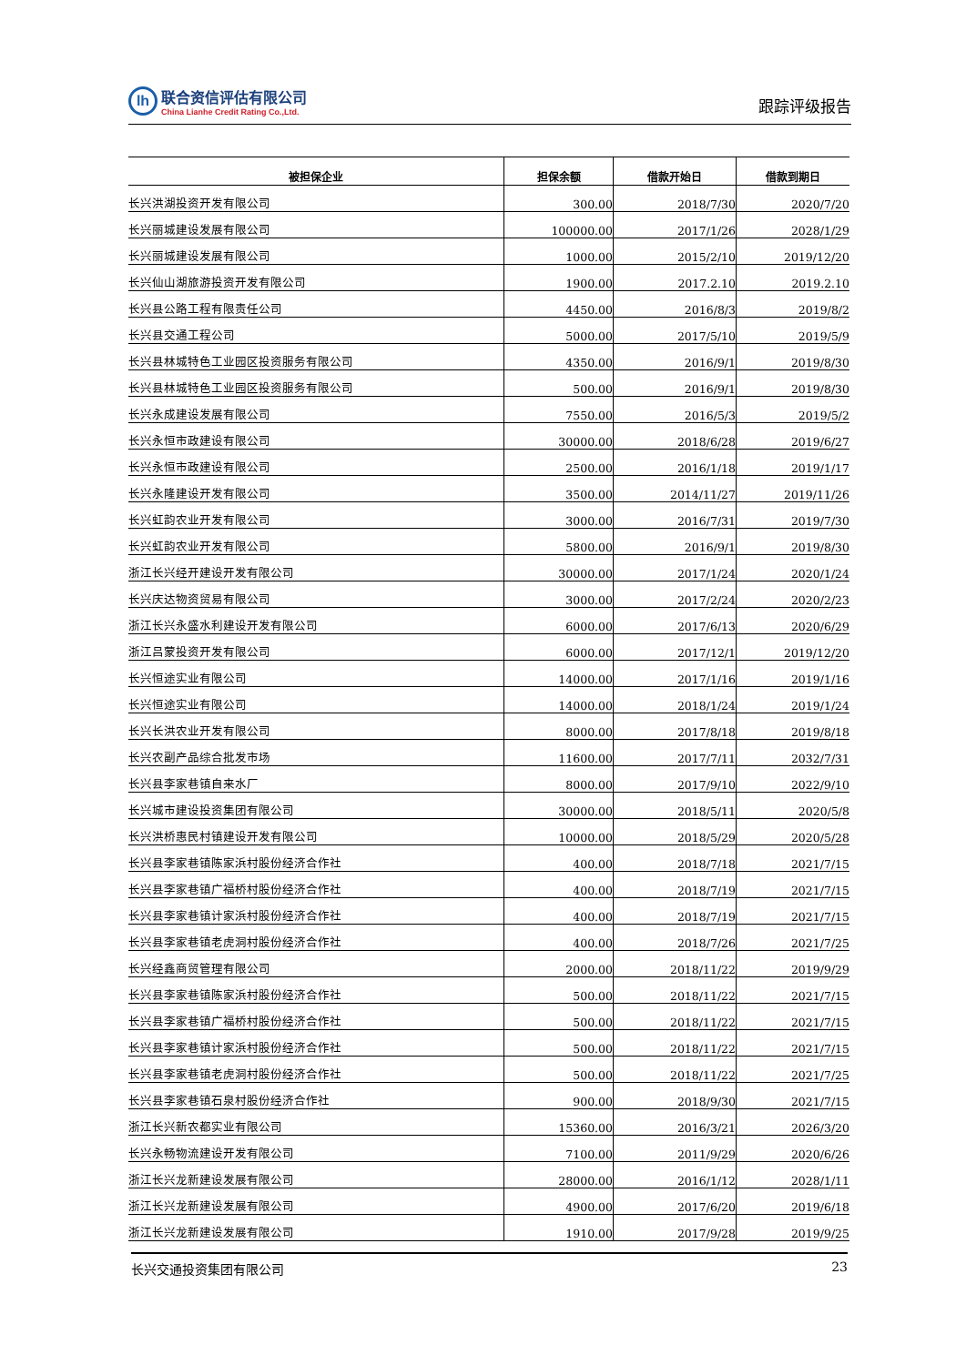lh
联合资信评估有限公司
China Lianhe Credit Rating Co.,Ltd.
跟踪评级报告
| 被担保企业 | 担保余额 | 借款开始日 | 借款到期日 |
| --- | --- | --- | --- |
| 长兴洪湖投资开发有限公司 | 300.00 | 2018/7/30 | 2020/7/20 |
| 长兴丽城建设发展有限公司 | 100000.00 | 2017/1/26 | 2028/1/29 |
| 长兴丽城建设发展有限公司 | 1000.00 | 2015/2/10 | 2019/12/20 |
| 长兴仙山湖旅游投资开发有限公司 | 1900.00 | 2017.2.10 | 2019.2.10 |
| 长兴县公路工程有限责任公司 | 4450.00 | 2016/8/3 | 2019/8/2 |
| 长兴县交通工程公司 | 5000.00 | 2017/5/10 | 2019/5/9 |
| 长兴县林城特色工业园区投资服务有限公司 | 4350.00 | 2016/9/1 | 2019/8/30 |
| 长兴县林城特色工业园区投资服务有限公司 | 500.00 | 2016/9/1 | 2019/8/30 |
| 长兴永成建设发展有限公司 | 7550.00 | 2016/5/3 | 2019/5/2 |
| 长兴永恒市政建设有限公司 | 30000.00 | 2018/6/28 | 2019/6/27 |
| 长兴永恒市政建设有限公司 | 2500.00 | 2016/1/18 | 2019/1/17 |
| 长兴永隆建设开发有限公司 | 3500.00 | 2014/11/27 | 2019/11/26 |
| 长兴虹韵农业开发有限公司 | 3000.00 | 2016/7/31 | 2019/7/30 |
| 长兴虹韵农业开发有限公司 | 5800.00 | 2016/9/1 | 2019/8/30 |
| 浙江长兴经开建设开发有限公司 | 30000.00 | 2017/1/24 | 2020/1/24 |
| 长兴庆达物资贸易有限公司 | 3000.00 | 2017/2/24 | 2020/2/23 |
| 浙江长兴永盛水利建设开发有限公司 | 6000.00 | 2017/6/13 | 2020/6/29 |
| 浙江吕蒙投资开发有限公司 | 6000.00 | 2017/12/1 | 2019/12/20 |
| 长兴恒途实业有限公司 | 14000.00 | 2017/1/16 | 2019/1/16 |
| 长兴恒途实业有限公司 | 14000.00 | 2018/1/24 | 2019/1/24 |
| 长兴长洪农业开发有限公司 | 8000.00 | 2017/8/18 | 2019/8/18 |
| 长兴农副产品综合批发市场 | 11600.00 | 2017/7/11 | 2032/7/31 |
| 长兴县李家巷镇自来水厂 | 8000.00 | 2017/9/10 | 2022/9/10 |
| 长兴城市建设投资集团有限公司 | 30000.00 | 2018/5/11 | 2020/5/8 |
| 长兴洪桥惠民村镇建设开发有限公司 | 10000.00 | 2018/5/29 | 2020/5/28 |
| 长兴县李家巷镇陈家浜村股份经济合作社 | 400.00 | 2018/7/18 | 2021/7/15 |
| 长兴县李家巷镇广福桥村股份经济合作社 | 400.00 | 2018/7/19 | 2021/7/15 |
| 长兴县李家巷镇计家浜村股份经济合作社 | 400.00 | 2018/7/19 | 2021/7/15 |
| 长兴县李家巷镇老虎洞村股份经济合作社 | 400.00 | 2018/7/26 | 2021/7/25 |
| 长兴经鑫商贸管理有限公司 | 2000.00 | 2018/11/22 | 2019/9/29 |
| 长兴县李家巷镇陈家浜村股份经济合作社 | 500.00 | 2018/11/22 | 2021/7/15 |
| 长兴县李家巷镇广福桥村股份经济合作社 | 500.00 | 2018/11/22 | 2021/7/15 |
| 长兴县李家巷镇计家浜村股份经济合作社 | 500.00 | 2018/11/22 | 2021/7/15 |
| 长兴县李家巷镇老虎洞村股份经济合作社 | 500.00 | 2018/11/22 | 2021/7/25 |
| 长兴县李家巷镇石泉村股份经济合作社 | 900.00 | 2018/9/30 | 2021/7/15 |
| 浙江长兴新农都实业有限公司 | 15360.00 | 2016/3/21 | 2026/3/20 |
| 长兴永畅物流建设开发有限公司 | 7100.00 | 2011/9/29 | 2020/6/26 |
| 浙江长兴龙新建设发展有限公司 | 28000.00 | 2016/1/12 | 2028/1/11 |
| 浙江长兴龙新建设发展有限公司 | 4900.00 | 2017/6/20 | 2019/6/18 |
| 浙江长兴龙新建设发展有限公司 | 1910.00 | 2017/9/28 | 2019/9/25 |
长兴交通投资集团有限公司 23